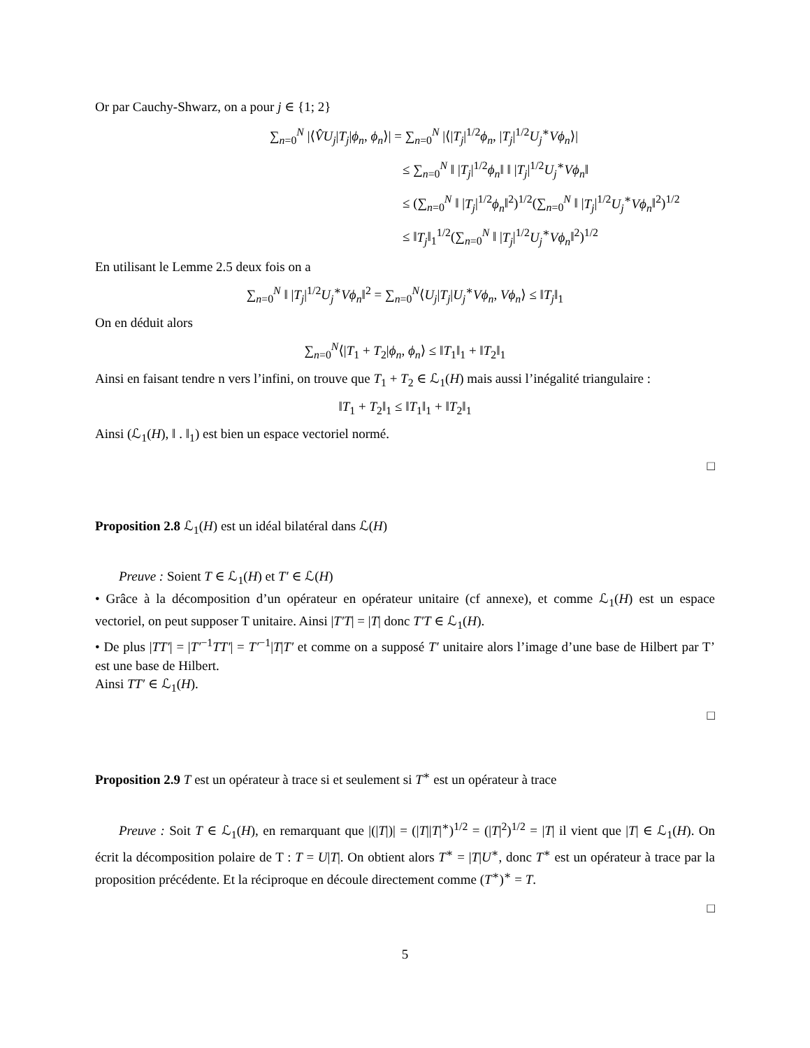Or par Cauchy-Shwarz, on a pour j ∈ {1; 2}
∑<sub>n=0</sub><sup>N</sup> |⟨V̂U<sub>j</sub>|T<sub>j</sub>|ϕ<sub>n</sub>, ϕ<sub>n</sub>⟩| = ∑<sub>n=0</sub><sup>N</sup> |⟨|T<sub>j</sub>|<sup>1/2</sup>ϕ<sub>n</sub>, |T<sub>j</sub>|<sup>1/2</sup>U<sub>j</sub><sup>∗</sup>Vϕ<sub>n</sub>⟩|
≤ ∑<sub>n=0</sub><sup>N</sup> ‖ |T<sub>j</sub>|<sup>1/2</sup>ϕ<sub>n</sub>‖ ‖ |T<sub>j</sub>|<sup>1/2</sup>U<sub>j</sub><sup>∗</sup>Vϕ<sub>n</sub>‖
≤ (∑<sub>n=0</sub><sup>N</sup> ‖ |T<sub>j</sub>|<sup>1/2</sup>ϕ<sub>n</sub>‖<sup>2</sup>)<sup>1/2</sup>(∑<sub>n=0</sub><sup>N</sup> ‖ |T<sub>j</sub>|<sup>1/2</sup>U<sub>j</sub><sup>∗</sup>Vϕ<sub>n</sub>‖<sup>2</sup>)<sup>1/2</sup>
≤ ‖T<sub>j</sub>‖<sub>1</sub><sup>1/2</sup>(∑<sub>n=0</sub><sup>N</sup> ‖ |T<sub>j</sub>|<sup>1/2</sup>U<sub>j</sub><sup>∗</sup>Vϕ<sub>n</sub>‖<sup>2</sup>)<sup>1/2</sup>
En utilisant le Lemme 2.5 deux fois on a
∑<sub>n=0</sub><sup>N</sup> ‖ |T<sub>j</sub>|<sup>1/2</sup>U<sub>j</sub><sup>∗</sup>Vϕ<sub>n</sub>‖<sup>2</sup> = ∑<sub>n=0</sub><sup>N</sup>⟨U<sub>j</sub>|T<sub>j</sub>|U<sub>j</sub><sup>∗</sup>Vϕ<sub>n</sub>, Vϕ<sub>n</sub>⟩ ≤ ‖T<sub>j</sub>‖<sub>1</sub>
On en déduit alors
∑<sub>n=0</sub><sup>N</sup>⟨|T<sub>1</sub> + T<sub>2</sub>|ϕ<sub>n</sub>, ϕ<sub>n</sub>⟩ ≤ ‖T<sub>1</sub>‖<sub>1</sub> + ‖T<sub>2</sub>‖<sub>1</sub>
Ainsi en faisant tendre n vers l’infini, on trouve que T<sub>1</sub> + T<sub>2</sub> ∈ ℒ<sub>1</sub>(H) mais aussi l’inégalité triangulaire :
‖T<sub>1</sub> + T<sub>2</sub>‖<sub>1</sub> ≤ ‖T<sub>1</sub>‖<sub>1</sub> + ‖T<sub>2</sub>‖<sub>1</sub>
Ainsi (ℒ<sub>1</sub>(H), ‖ . ‖<sub>1</sub>) est bien un espace vectoriel normé.
□
Proposition 2.8 ℒ<sub>1</sub>(H) est un idéal bilatéral dans ℒ(H)
Preuve : Soient T ∈ ℒ<sub>1</sub>(H) et T′ ∈ ℒ(H)
• Grâce à la décomposition d’un opérateur en opérateur unitaire (cf annexe), et comme ℒ<sub>1</sub>(H) est un espace vectoriel, on peut supposer T unitaire. Ainsi |T′T| = |T| donc T′T ∈ ℒ<sub>1</sub>(H).
• De plus |TT′| = |T′<sup>−1</sup>TT′| = T′<sup>−1</sup>|T|T′ et comme on a supposé T′ unitaire alors l’image d’une base de Hilbert par T’ est une base de Hilbert.
Ainsi TT′ ∈ ℒ<sub>1</sub>(H).
□
Proposition 2.9 T est un opérateur à trace si et seulement si T<sup>∗</sup> est un opérateur à trace
Preuve : Soit T ∈ ℒ<sub>1</sub>(H), en remarquant que |(|T|)| = (|T||T|<sup>∗</sup>)<sup>1/2</sup> = (|T|<sup>2</sup>)<sup>1/2</sup> = |T| il vient que |T| ∈ ℒ<sub>1</sub>(H). On écrit la décomposition polaire de T : T = U|T|. On obtient alors T<sup>∗</sup> = |T|U<sup>∗</sup>, donc T<sup>∗</sup> est un opérateur à trace par la proposition précédente. Et la réciproque en découle directement comme (T<sup>∗</sup>)<sup>∗</sup> = T.
□
5